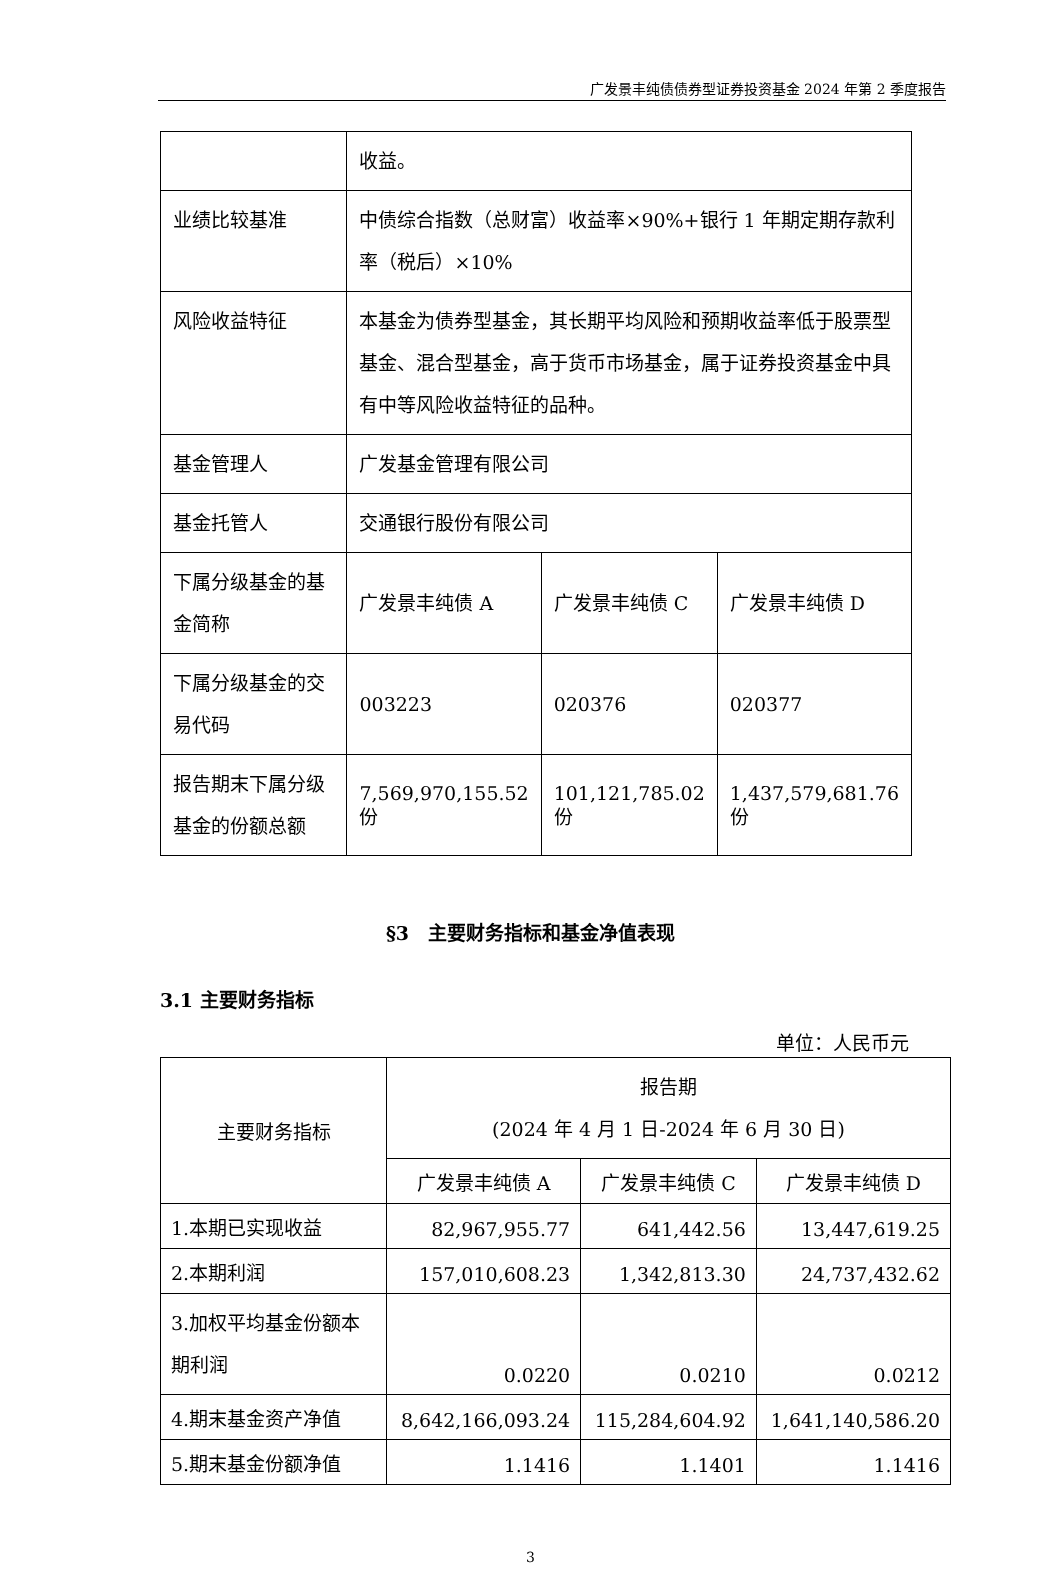广发景丰纯债债券型证券投资基金 2024 年第 2 季度报告
| | 收益。 | | |
| 业绩比较基准 | 中债综合指数（总财富）收益率×90%+银行 1 年期定期存款利率（税后）×10% | | |
| 风险收益特征 | 本基金为债券型基金，其长期平均风险和预期收益率低于股票型基金、混合型基金，高于货币市场基金，属于证券投资基金中具有中等风险收益特征的品种。 | | |
| 基金管理人 | 广发基金管理有限公司 | | |
| 基金托管人 | 交通银行股份有限公司 | | |
| 下属分级基金的基金简称 | 广发景丰纯债 A | 广发景丰纯债 C | 广发景丰纯债 D |
| 下属分级基金的交易代码 | 003223 | 020376 | 020377 |
| 报告期末下属分级基金的份额总额 | 7,569,970,155.52 份 | 101,121,785.02 份 | 1,437,579,681.76 份 |
§3　主要财务指标和基金净值表现
3.1 主要财务指标
单位：人民币元
| 主要财务指标 | 报告期 (2024 年 4 月 1 日-2024 年 6 月 30 日) | | |
| --- | --- | --- | --- |
| | 广发景丰纯债 A | 广发景丰纯债 C | 广发景丰纯债 D |
| 1.本期已实现收益 | 82,967,955.77 | 641,442.56 | 13,447,619.25 |
| 2.本期利润 | 157,010,608.23 | 1,342,813.30 | 24,737,432.62 |
| 3.加权平均基金份额本期利润 | 0.0220 | 0.0210 | 0.0212 |
| 4.期末基金资产净值 | 8,642,166,093.24 | 115,284,604.92 | 1,641,140,586.20 |
| 5.期末基金份额净值 | 1.1416 | 1.1401 | 1.1416 |
3